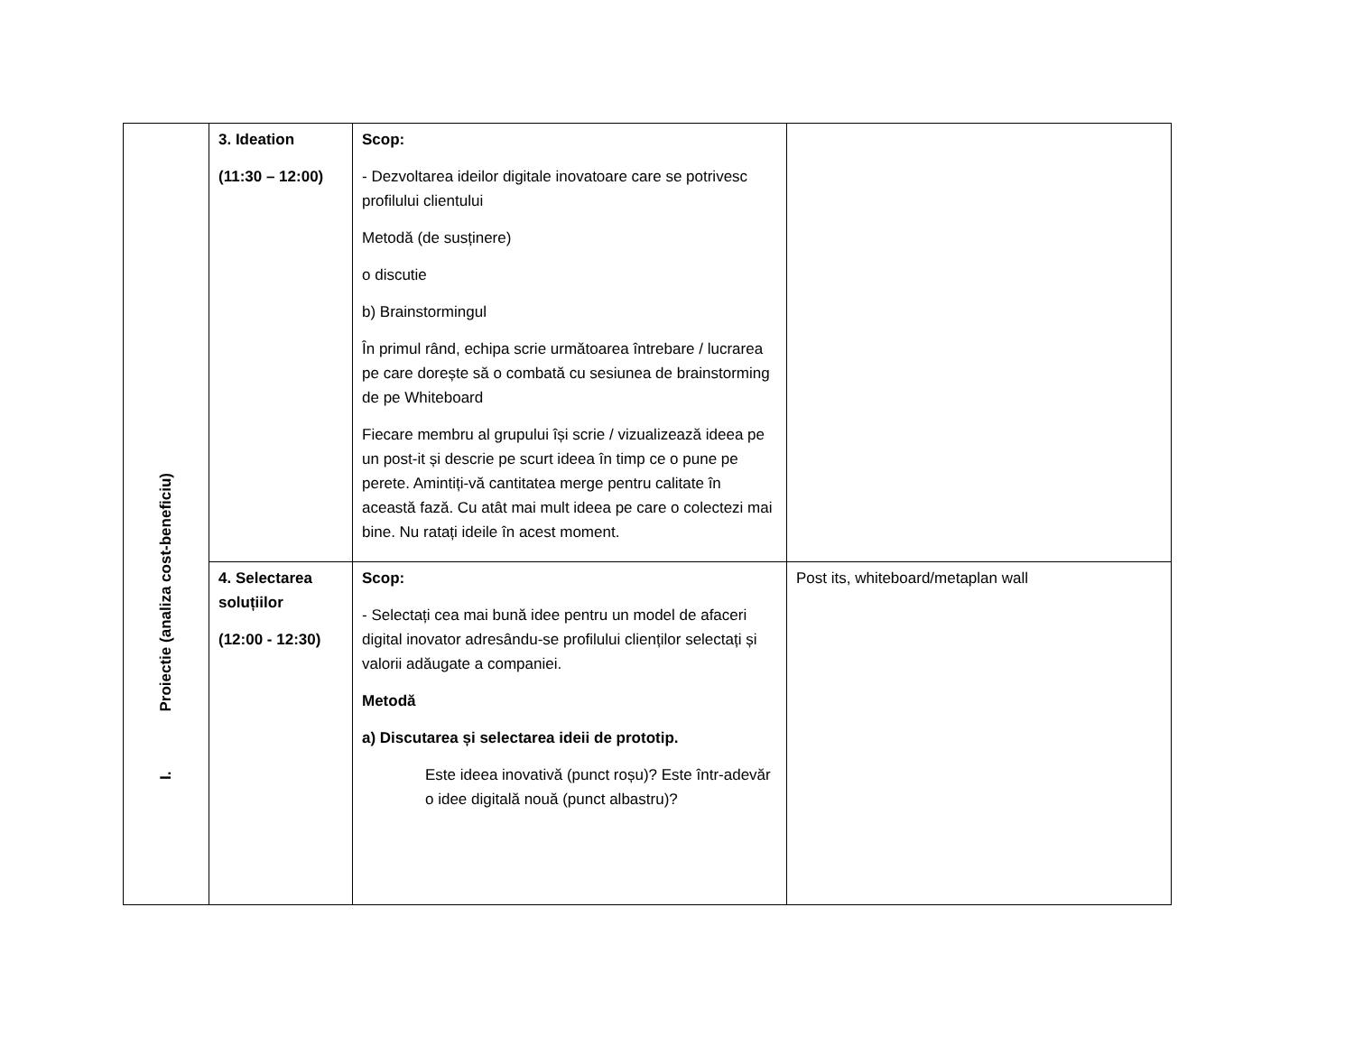| I. Proiectie (analiza cost-beneficiu) | 3. Ideation (11:30 – 12:00) | Scop: - Dezvoltarea ideilor digitale inovatoare care se potrivesc profilului clientului Metodă (de susținere) o discutie b) Brainstormingul În primul rând, echipa scrie următoarea întrebare / lucrarea pe care dorește să o combată cu sesiunea de brainstorming de pe Whiteboard Fiecare membru al grupului își scrie / vizualizează ideea pe un post-it și descrie pe scurt ideea în timp ce o pune pe perete. Amintiți-vă cantitatea merge pentru calitate în această fază. Cu atât mai mult ideea pe care o colectezi mai bine. Nu ratați ideile în acest moment. | |
| | 4. Selectarea soluțiilor (12:00 - 12:30) | Scop: - Selectați cea mai bună idee pentru un model de afaceri digital inovator adresându-se profilului clienților selectați și valorii adăugate a companiei. Metodă a) Discutarea și selectarea ideii de prototip. Este ideea inovativă (punct roșu)? Este într-adevăr o idee digitală nouă (punct albastru)? | Post its, whiteboard/metaplan wall |